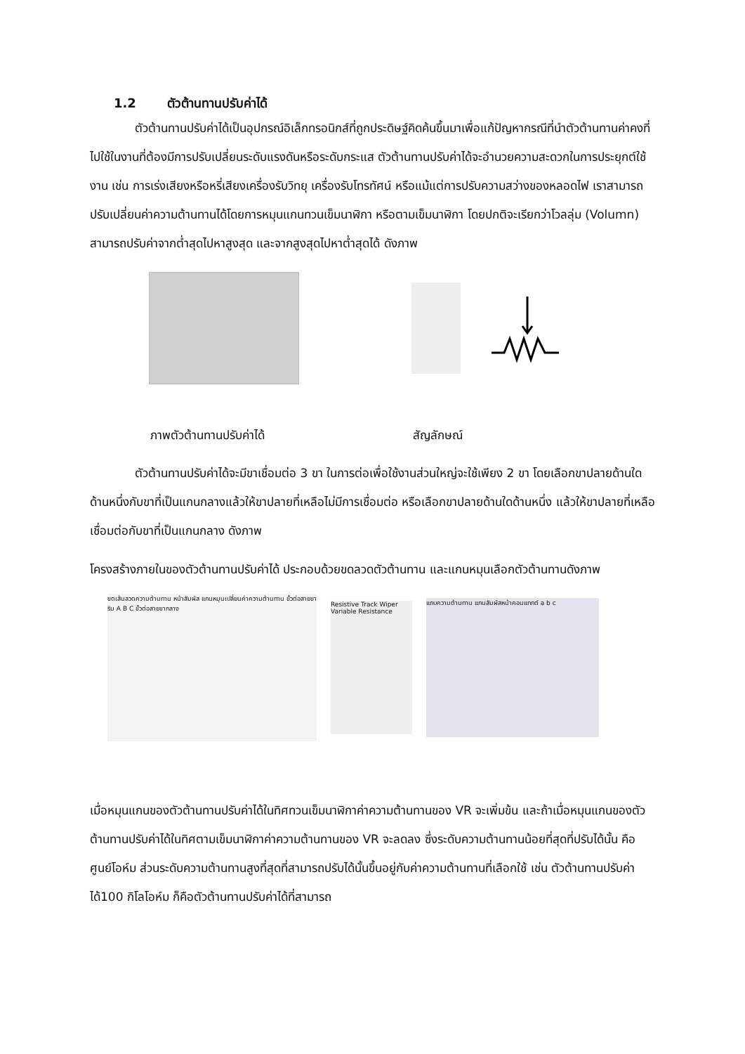1.2 ตัวต้านทานปรับค่าได้
ตัวต้านทานปรับค่าได้เป็นอุปกรณ์อิเล็กทรอนิกส์ที่ถูกประดิษฐ์คิดค้นขึ้นมาเพื่อแก้ปัญหากรณีที่นำตัวต้านทานค่าคงที่ไปใช้ในงานที่ต้องมีการปรับเปลี่ยนระดับแรงดันหรือระดับกระแส ตัวต้านทานปรับค่าได้จะอำนวยความสะดวกในการประยุกต์ใช้งาน เช่น การเร่งเสียงหรือหรี่เสียงเครื่องรับวิทยุ เครื่องรับโทรทัศน์ หรือแม้แต่การปรับความสว่างของหลอดไฟ เราสามารถปรับเปลี่ยนค่าความต้านทานได้โดยการหมุนแกนทวนเข็มนาฬิกา หรือตามเข็มนาฬิกา โดยปกติจะเรียกว่าโวลลุ่ม (Volumn) สามารถปรับค่าจากต่ำสุดไปหาสูงสุด และจากสูงสุดไปหาต่ำสุดได้ ดังภาพ
ภาพตัวต้านทานปรับค่าได้ สัญลักษณ์
ตัวต้านทานปรับค่าได้จะมีขาเชื่อมต่อ 3 ขา ในการต่อเพื่อใช้งานส่วนใหญ่จะใช้เพียง 2 ขา โดยเลือกขาปลายด้านใดด้านหนึ่งกับขาที่เป็นแกนกลางแล้วให้ขาปลายที่เหลือไม่มีการเชื่อมต่อ หรือเลือกขาปลายด้านใดด้านหนึ่ง แล้วให้ขาปลายที่เหลือเชื่อมต่อกับขาที่เป็นแกนกลาง ดังภาพ
โครงสร้างภายในของตัวต้านทานปรับค่าได้ ประกอบด้วยขดลวดตัวต้านทาน และแกนหมุนเลือกตัวต้านทานดังภาพ
ขดเส้นลวดความต้านทาน หน้าสัมผัส แกนหมุนเปลี่ยนค่าความต้านทาน ขั้วต่อสายขาริม A B C ขั้วต่อสายขากลาง
Resistive Track Wiper Variable Resistance
แถบความต้านทาน แกนสัมผัสหน้าคอนแทกต์ a b c
เมื่อหมุนแกนของตัวต้านทานปรับค่าได้ในทิศทวนเข็มนาฬิกาค่าความต้านทานของ VR จะเพิ่มข้น และถ้าเมื่อหมุนแกนของตัวต้านทานปรับค่าได้ในทิศตามเข็มนาฬิกาค่าความต้านทานของ VR จะลดลง ซึ่งระดับความต้านทานน้อยที่สุดที่ปรับได้นั้น คือ ศูนย์โอห์ม ส่วนระดับความต้านทานสูงที่สุดที่สามารถปรับได้นั้นขึ้นอยู่กับค่าความต้านทานที่เลือกใช้ เช่น ตัวต้านทานปรับค่าได้100 กิโลโอห์ม ก็คือตัวต้านทานปรับค่าได้ที่สามารถ